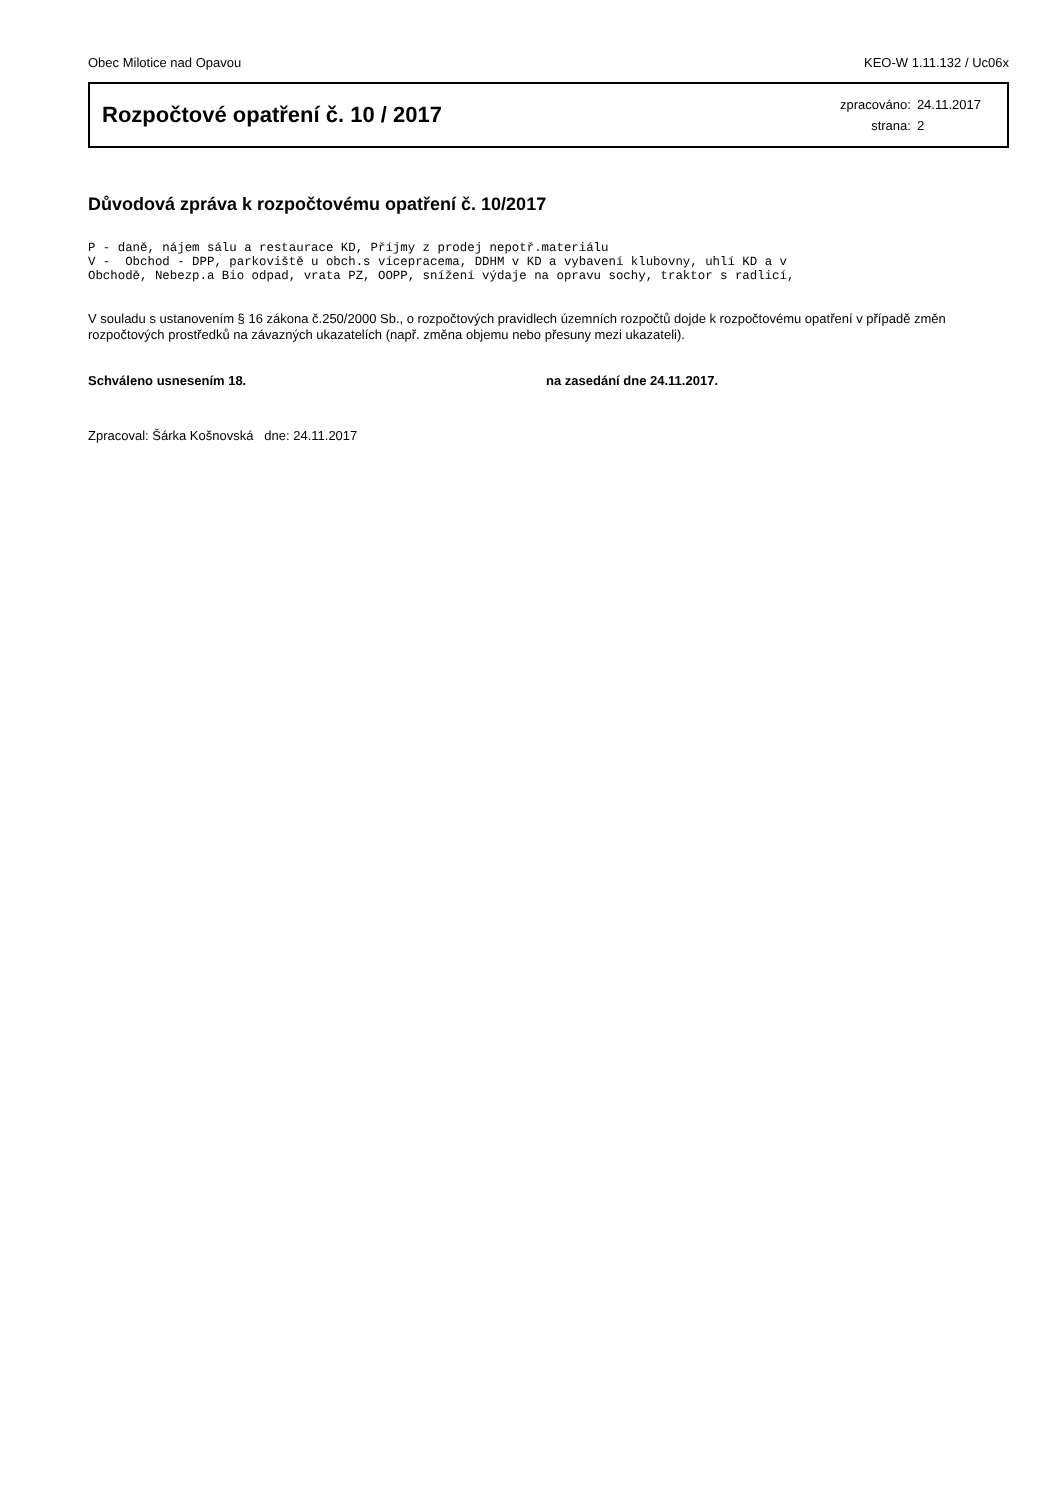Obec Milotice nad Opavou KEO-W 1.11.132 / Uc06x
Rozpočtové opatření č. 10 / 2017
| zpracováno: | 24.11.2017 |
| strana: | 2 |
Důvodová zpráva k rozpočtovému opatření č. 10/2017
P - daně, nájem sálu a restaurace KD, Příjmy z prodej nepotř.materiálu
V -  Obchod - DPP, parkoviště u obch.s vícepracema, DDHM v KD a vybavení klubovny, uhlí KD a v
Obchodě, Nebezp.a Bio odpad, vrata PZ, OOPP, snížení výdaje na opravu sochy, traktor s radlicí,
V souladu s ustanovením § 16 zákona č.250/2000 Sb., o rozpočtových pravidlech územních rozpočtů dojde k rozpočtovému opatření v případě změn rozpočtových prostředků na závazných ukazatelích (např. změna objemu nebo přesuny mezi ukazateli).
Schváleno usnesením 18. na zasedání dne 24.11.2017.
Zpracoval: Šárka Košnovská dne: 24.11.2017